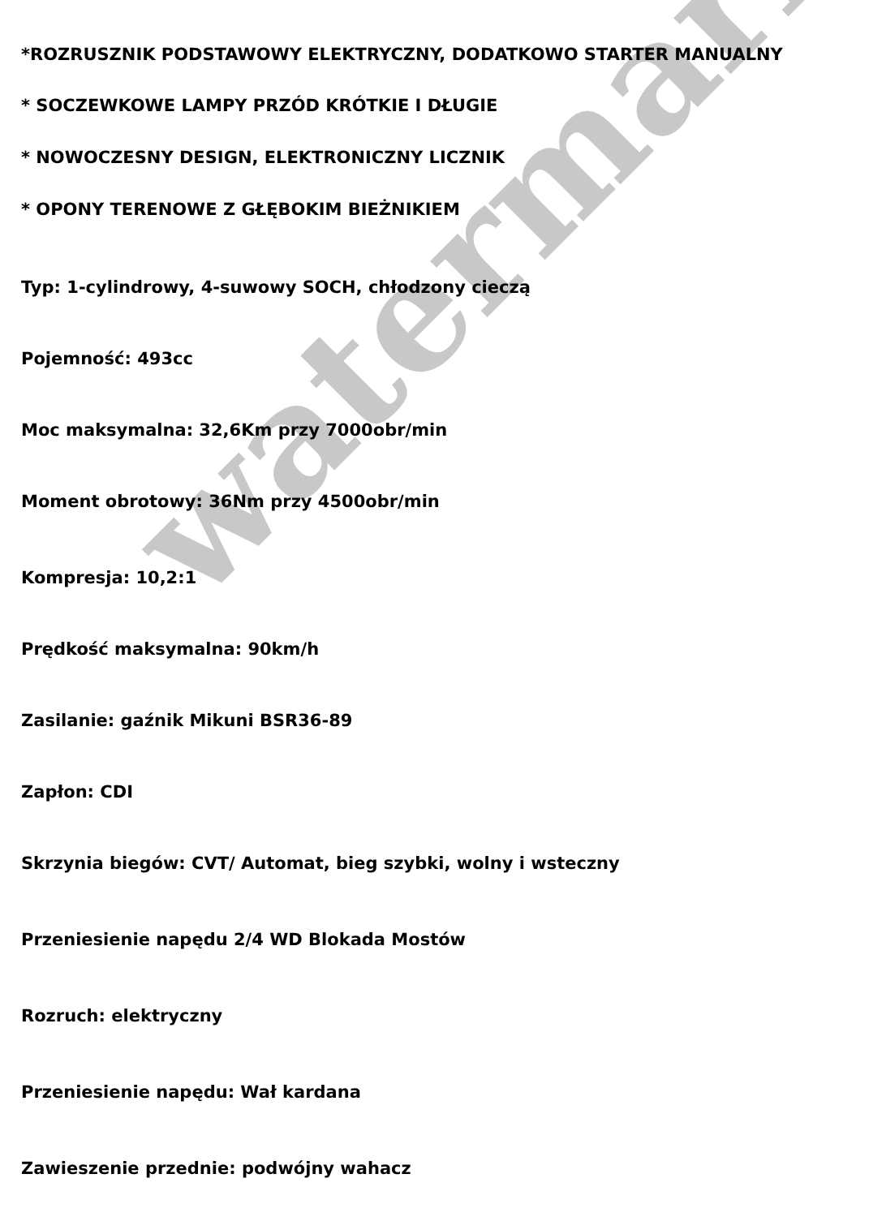watermark
*ROZRUSZNIK PODSTAWOWY ELEKTRYCZNY, DODATKOWO STARTER MANUALNY
* SOCZEWKOWE LAMPY PRZÓD KRÓTKIE I DŁUGIE
* NOWOCZESNY DESIGN, ELEKTRONICZNY LICZNIK
* OPONY TERENOWE Z GŁĘBOKIM BIEŻNIKIEM
Typ: 1-cylindrowy, 4-suwowy SOCH, chłodzony cieczą
Pojemność: 493cc
Moc maksymalna: 32,6Km przy 7000obr/min
Moment obrotowy: 36Nm przy 4500obr/min
Kompresja: 10,2:1
Prędkość maksymalna: 90km/h
Zasilanie: gaźnik Mikuni BSR36-89
Zapłon: CDI
Skrzynia biegów: CVT/ Automat, bieg szybki, wolny i wsteczny
Przeniesienie napędu 2/4 WD Blokada Mostów
Rozruch: elektryczny
Przeniesienie napędu: Wał kardana
Zawieszenie przednie: podwójny wahacz